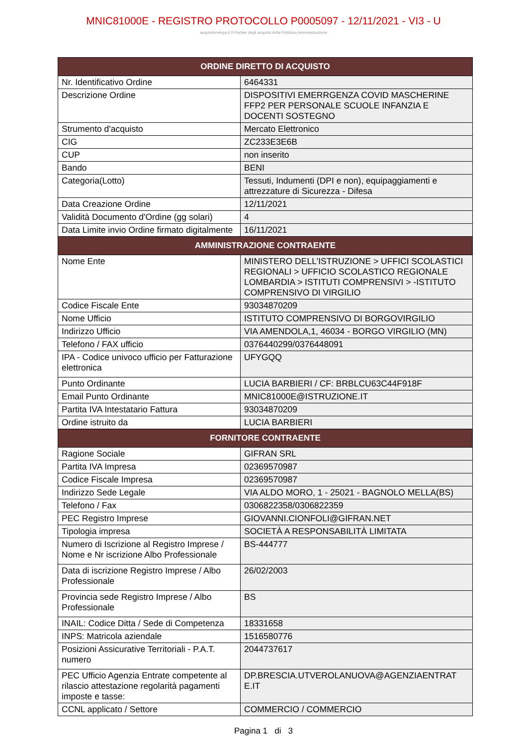MNIC81000E - REGISTRO PROTOCOLLO P0005097 - 12/11/2021 - VI3 - U
acquistinretepa.it Il Portale degli acquisti della Pubblica Amministrazione
| ORDINE DIRETTO DI ACQUISTO | |
| --- | --- |
| Nr. Identificativo Ordine | 6464331 |
| Descrizione Ordine | DISPOSITIVI EMERRGENZA COVID MASCHERINE FFP2 PER PERSONALE SCUOLE INFANZIA E DOCENTI SOSTEGNO |
| Strumento d'acquisto | Mercato Elettronico |
| CIG | ZC233E3E6B |
| CUP | non inserito |
| Bando | BENI |
| Categoria(Lotto) | Tessuti, Indumenti (DPI e non), equipaggiamenti e attrezzature di Sicurezza - Difesa |
| Data Creazione Ordine | 12/11/2021 |
| Validità Documento d'Ordine (gg solari) | 4 |
| Data Limite invio Ordine firmato digitalmente | 16/11/2021 |
| AMMINISTRAZIONE CONTRAENTE | |
| Nome Ente | MINISTERO DELL'ISTRUZIONE > UFFICI SCOLASTICI REGIONALI > UFFICIO SCOLASTICO REGIONALE LOMBARDIA > ISTITUTI COMPRENSIVI > -ISTITUTO COMPRENSIVO DI VIRGILIO |
| Codice Fiscale Ente | 93034870209 |
| Nome Ufficio | ISTITUTO COMPRENSIVO DI BORGOVIRGILIO |
| Indirizzo Ufficio | VIA AMENDOLA,1, 46034 - BORGO VIRGILIO (MN) |
| Telefono / FAX ufficio | 0376440299/0376448091 |
| IPA - Codice univoco ufficio per Fatturazione elettronica | UFYGQQ |
| Punto Ordinante | LUCIA BARBIERI / CF: BRBLCU63C44F918F |
| Email Punto Ordinante | MNIC81000E@ISTRUZIONE.IT |
| Partita IVA Intestatario Fattura | 93034870209 |
| Ordine istruito da | LUCIA BARBIERI |
| FORNITORE CONTRAENTE | |
| Ragione Sociale | GIFRAN SRL |
| Partita IVA Impresa | 02369570987 |
| Codice Fiscale Impresa | 02369570987 |
| Indirizzo Sede Legale | VIA ALDO MORO, 1 - 25021 - BAGNOLO MELLA(BS) |
| Telefono / Fax | 0306822358/0306822359 |
| PEC Registro Imprese | GIOVANNI.CIONFOLI@GIFRAN.NET |
| Tipologia impresa | SOCIETÀ A RESPONSABILITÀ LIMITATA |
| Numero di Iscrizione al Registro Imprese / Nome e Nr iscrizione Albo Professionale | BS-444777 |
| Data di iscrizione Registro Imprese / Albo Professionale | 26/02/2003 |
| Provincia sede Registro Imprese / Albo Professionale | BS |
| INAIL: Codice Ditta / Sede di Competenza | 18331658 |
| INPS: Matricola aziendale | 1516580776 |
| Posizioni Assicurative Territoriali - P.A.T. numero | 2044737617 |
| PEC Ufficio Agenzia Entrate competente al rilascio attestazione regolarità pagamenti imposte e tasse: | DP.BRESCIA.UTVEROLANUOVA@AGENZIAENTRAT E.IT |
| CCNL applicato / Settore | COMMERCIO / COMMERCIO |
Pagina 1 di 3